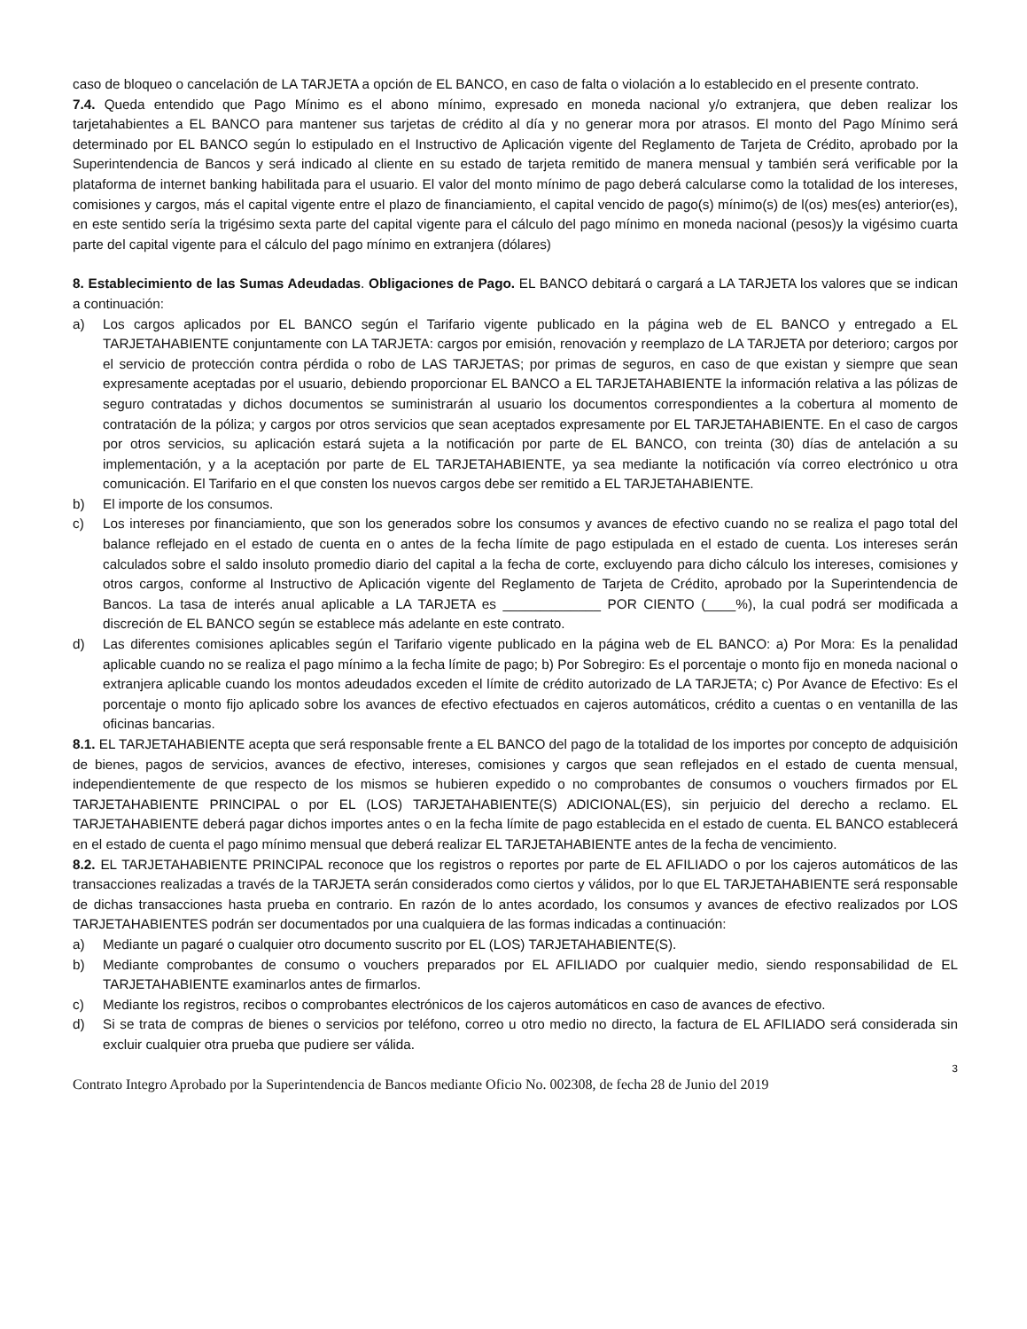caso de bloqueo o cancelación de LA TARJETA a opción de EL BANCO, en caso de falta o violación a lo establecido en el presente contrato.
7.4. Queda entendido que Pago Mínimo es el abono mínimo, expresado en moneda nacional y/o extranjera, que deben realizar los tarjetahabientes a EL BANCO para mantener sus tarjetas de crédito al día y no generar mora por atrasos. El monto del Pago Mínimo será determinado por EL BANCO según lo estipulado en el Instructivo de Aplicación vigente del Reglamento de Tarjeta de Crédito, aprobado por la Superintendencia de Bancos y será indicado al cliente en su estado de tarjeta remitido de manera mensual y también será verificable por la plataforma de internet banking habilitada para el usuario. El valor del monto mínimo de pago deberá calcularse como la totalidad de los intereses, comisiones y cargos, más el capital vigente entre el plazo de financiamiento, el capital vencido de pago(s) mínimo(s) de l(os) mes(es) anterior(es), en este sentido sería la trigésimo sexta parte del capital vigente para el cálculo del pago mínimo en moneda nacional (pesos)y la vigésimo cuarta parte del capital vigente para el cálculo del pago mínimo en extranjera (dólares)
8. Establecimiento de las Sumas Adeudadas. Obligaciones de Pago. EL BANCO debitará o cargará a LA TARJETA los valores que se indican a continuación:
a) Los cargos aplicados por EL BANCO según el Tarifario vigente publicado en la página web de EL BANCO y entregado a EL TARJETAHABIENTE conjuntamente con LA TARJETA: cargos por emisión, renovación y reemplazo de LA TARJETA por deterioro; cargos por el servicio de protección contra pérdida o robo de LAS TARJETAS; por primas de seguros, en caso de que existan y siempre que sean expresamente aceptadas por el usuario, debiendo proporcionar EL BANCO a EL TARJETAHABIENTE la información relativa a las pólizas de seguro contratadas y dichos documentos se suministrarán al usuario los documentos correspondientes a la cobertura al momento de contratación de la póliza; y cargos por otros servicios que sean aceptados expresamente por EL TARJETAHABIENTE. En el caso de cargos por otros servicios, su aplicación estará sujeta a la notificación por parte de EL BANCO, con treinta (30) días de antelación a su implementación, y a la aceptación por parte de EL TARJETAHABIENTE, ya sea mediante la notificación vía correo electrónico u otra comunicación. El Tarifario en el que consten los nuevos cargos debe ser remitido a EL TARJETAHABIENTE.
b) El importe de los consumos.
c) Los intereses por financiamiento, que son los generados sobre los consumos y avances de efectivo cuando no se realiza el pago total del balance reflejado en el estado de cuenta en o antes de la fecha límite de pago estipulada en el estado de cuenta. Los intereses serán calculados sobre el saldo insoluto promedio diario del capital a la fecha de corte, excluyendo para dicho cálculo los intereses, comisiones y otros cargos, conforme al Instructivo de Aplicación vigente del Reglamento de Tarjeta de Crédito, aprobado por la Superintendencia de Bancos. La tasa de interés anual aplicable a LA TARJETA es _____________ POR CIENTO (____%), la cual podrá ser modificada a discreción de EL BANCO según se establece más adelante en este contrato.
d) Las diferentes comisiones aplicables según el Tarifario vigente publicado en la página web de EL BANCO: a) Por Mora: Es la penalidad aplicable cuando no se realiza el pago mínimo a la fecha límite de pago; b) Por Sobregiro: Es el porcentaje o monto fijo en moneda nacional o extranjera aplicable cuando los montos adeudados exceden el límite de crédito autorizado de LA TARJETA; c) Por Avance de Efectivo: Es el porcentaje o monto fijo aplicado sobre los avances de efectivo efectuados en cajeros automáticos, crédito a cuentas o en ventanilla de las oficinas bancarias.
8.1. EL TARJETAHABIENTE acepta que será responsable frente a EL BANCO del pago de la totalidad de los importes por concepto de adquisición de bienes, pagos de servicios, avances de efectivo, intereses, comisiones y cargos que sean reflejados en el estado de cuenta mensual, independientemente de que respecto de los mismos se hubieren expedido o no comprobantes de consumos o vouchers firmados por EL TARJETAHABIENTE PRINCIPAL o por EL (LOS) TARJETAHABIENTE(S) ADICIONAL(ES), sin perjuicio del derecho a reclamo. EL TARJETAHABIENTE deberá pagar dichos importes antes o en la fecha límite de pago establecida en el estado de cuenta. EL BANCO establecerá en el estado de cuenta el pago mínimo mensual que deberá realizar EL TARJETAHABIENTE antes de la fecha de vencimiento.
8.2. EL TARJETAHABIENTE PRINCIPAL reconoce que los registros o reportes por parte de EL AFILIADO o por los cajeros automáticos de las transacciones realizadas a través de la TARJETA serán considerados como ciertos y válidos, por lo que EL TARJETAHABIENTE será responsable de dichas transacciones hasta prueba en contrario. En razón de lo antes acordado, los consumos y avances de efectivo realizados por LOS TARJETAHABIENTES podrán ser documentados por una cualquiera de las formas indicadas a continuación:
a) Mediante un pagaré o cualquier otro documento suscrito por EL (LOS) TARJETAHABIENTE(S).
b) Mediante comprobantes de consumo o vouchers preparados por EL AFILIADO por cualquier medio, siendo responsabilidad de EL TARJETAHABIENTE examinarlos antes de firmarlos.
c) Mediante los registros, recibos o comprobantes electrónicos de los cajeros automáticos en caso de avances de efectivo.
d) Si se trata de compras de bienes o servicios por teléfono, correo u otro medio no directo, la factura de EL AFILIADO será considerada sin excluir cualquier otra prueba que pudiere ser válida.
3
Contrato Integro Aprobado por la Superintendencia de Bancos mediante Oficio No. 002308, de fecha 28 de Junio del 2019